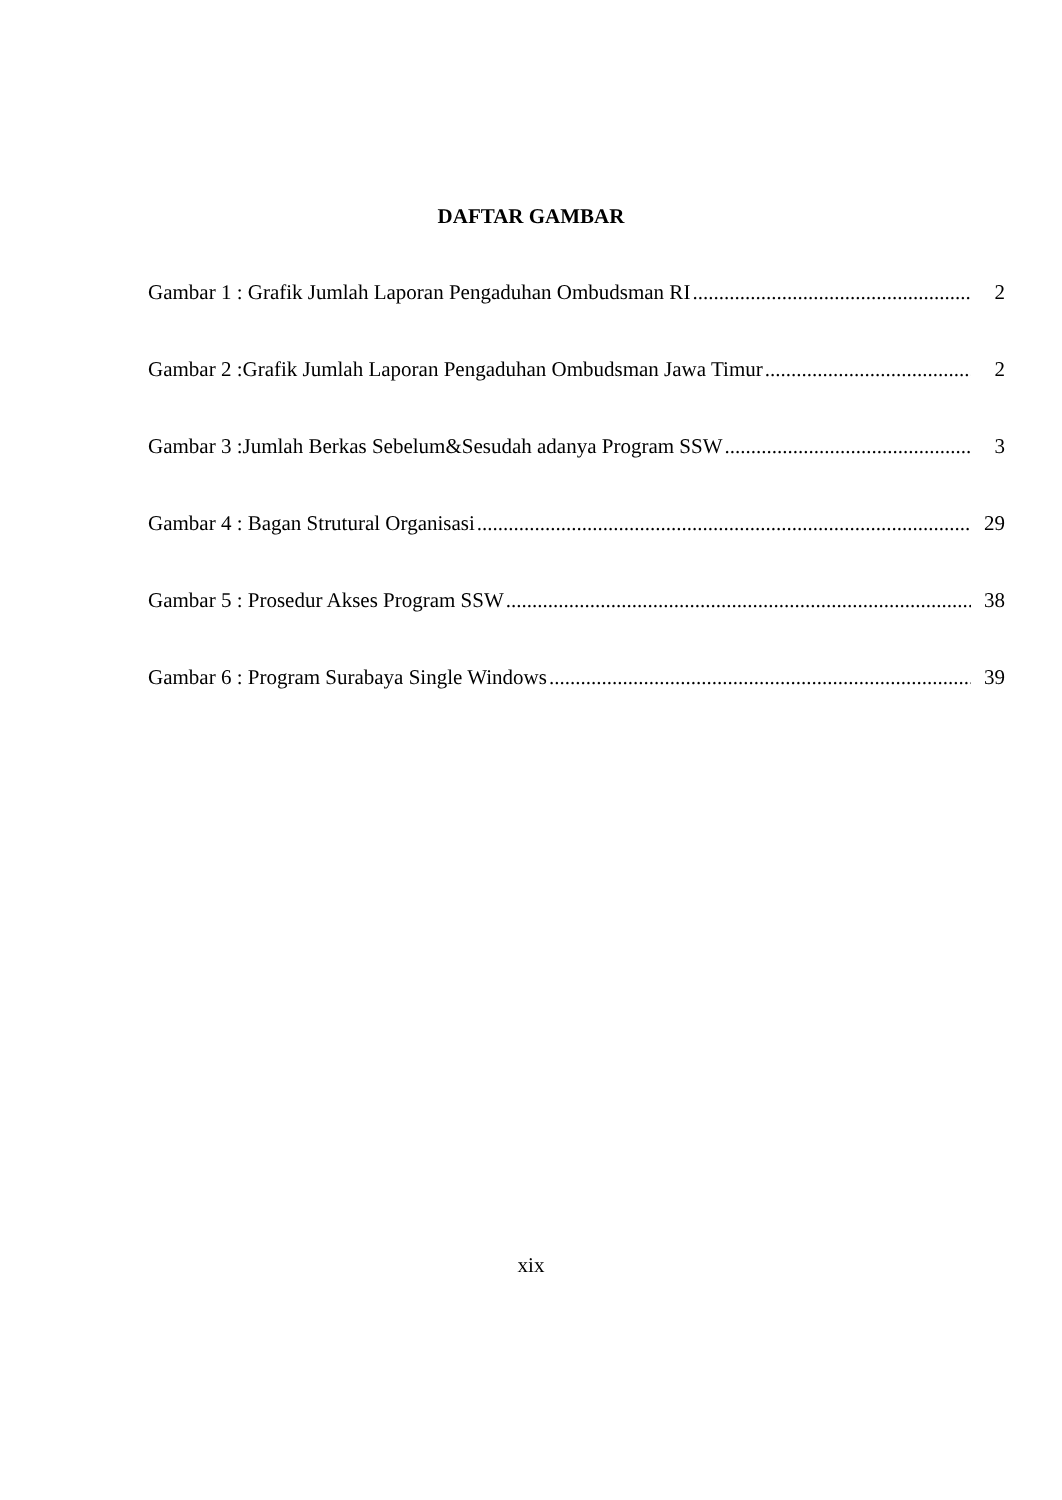DAFTAR GAMBAR
Gambar 1 : Grafik Jumlah Laporan Pengaduhan Ombudsman RI 2
Gambar 2 :Grafik Jumlah Laporan Pengaduhan Ombudsman Jawa Timur 2
Gambar 3 :Jumlah Berkas Sebelum&Sesudah adanya Program SSW 3
Gambar 4 : Bagan Strutural Organisasi 29
Gambar 5 : Prosedur Akses Program SSW 38
Gambar 6 : Program Surabaya Single Windows 39
xix